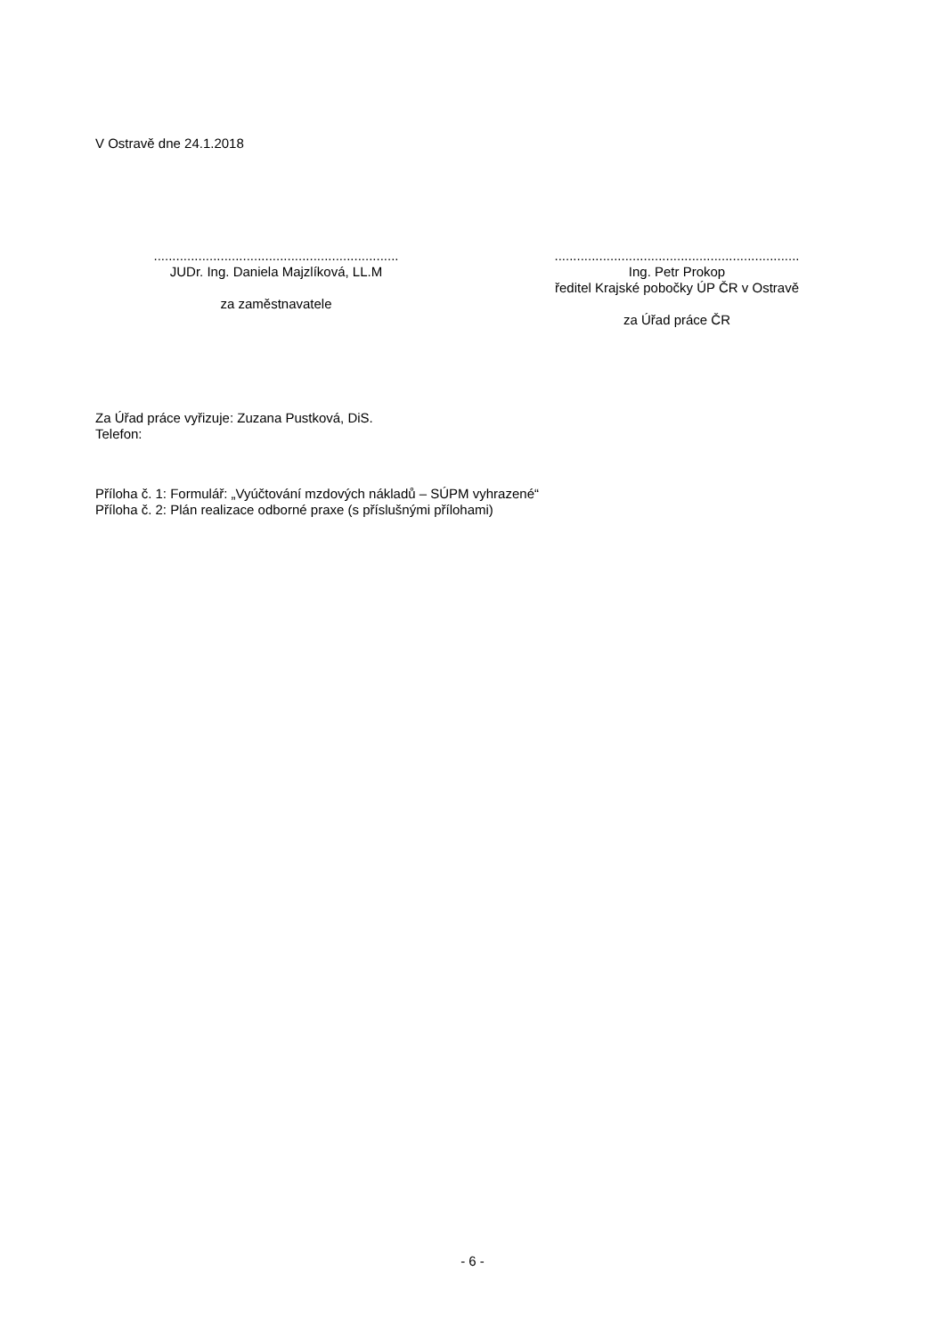V Ostravě dne 24.1.2018
..................................................................
JUDr. Ing. Daniela Majzlíková, LL.M
za zaměstnavatele
..................................................................
Ing. Petr Prokop
ředitel Krajské pobočky ÚP ČR v Ostravě
za Úřad práce ČR
Za Úřad práce vyřizuje: Zuzana Pustková, DiS.
Telefon:
Příloha č. 1: Formulář: „Vyúčtování mzdových nákladů – SÚPM vyhrazené“
Příloha č. 2: Plán realizace odborné praxe (s příslušnými přílohami)
- 6 -